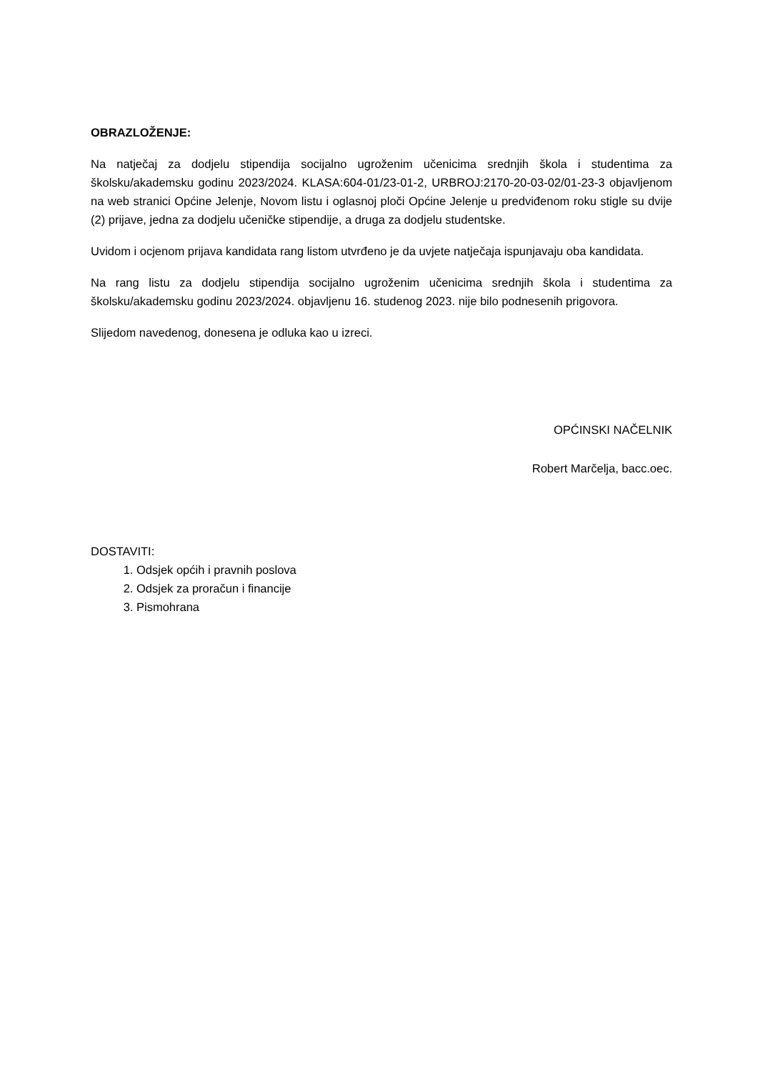OBRAZLOŽENJE:
Na natječaj za dodjelu stipendija socijalno ugroženim učenicima srednjih škola i studentima za školsku/akademsku godinu 2023/2024. KLASA:604-01/23-01-2, URBROJ:2170-20-03-02/01-23-3 objavljenom na web stranici Općine Jelenje, Novom listu i oglasnoj ploči Općine Jelenje u predviđenom roku stigle su dvije (2) prijave, jedna za dodjelu učeničke stipendije, a druga za dodjelu studentske.
Uvidom i ocjenom prijava kandidata rang listom utvrđeno je da uvjete natječaja ispunjavaju oba kandidata.
Na rang listu za dodjelu stipendija socijalno ugroženim učenicima srednjih škola i studentima za školsku/akademsku godinu 2023/2024. objavljenu 16. studenog 2023. nije bilo podnesenih prigovora.
Slijedom navedenog, donesena je odluka kao u izreci.
OPĆINSKI NAČELNIK
Robert Marčelja, bacc.oec.
DOSTAVITI:
1. Odsjek općih i pravnih poslova
2. Odsjek za proračun i financije
3. Pismohrana